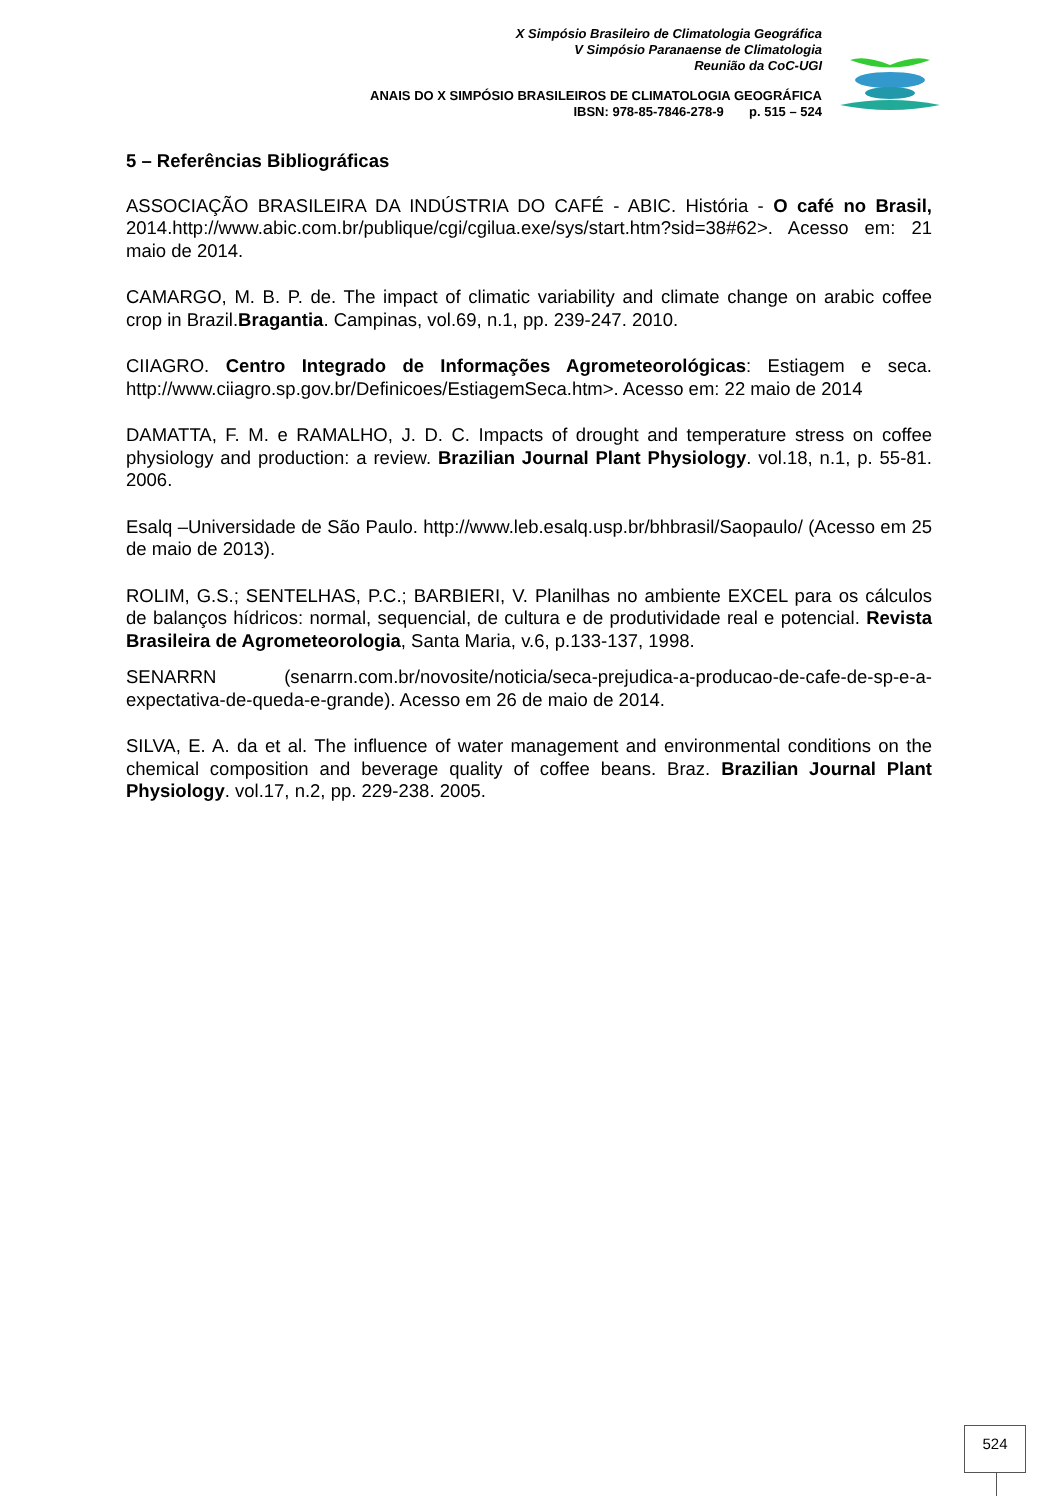X Simpósio Brasileiro de Climatologia Geográfica
V Simpósio Paranaense de Climatologia
Reunião da CoC-UGI
ANAIS DO X SIMPÓSIO BRASILEIROS DE CLIMATOLOGIA GEOGRÁFICA
IBSN: 978-85-7846-278-9 p. 515 – 524
5 – Referências Bibliográficas
ASSOCIAÇÃO BRASILEIRA DA INDÚSTRIA DO CAFÉ - ABIC. História - O café no Brasil, 2014.http://www.abic.com.br/publique/cgi/cgilua.exe/sys/start.htm?sid=38#62>. Acesso em: 21 maio de 2014.
CAMARGO, M. B. P. de. The impact of climatic variability and climate change on arabic coffee crop in Brazil.Bragantia. Campinas, vol.69, n.1, pp. 239-247. 2010.
CIIAGRO. Centro Integrado de Informações Agrometeorológicas: Estiagem e seca. http://www.ciiagro.sp.gov.br/Definicoes/EstiagemSeca.htm>. Acesso em: 22 maio de 2014
DAMATTA, F. M. e RAMALHO, J. D. C. Impacts of drought and temperature stress on coffee physiology and production: a review. Brazilian Journal Plant Physiology. vol.18, n.1, p. 55-81. 2006.
Esalq –Universidade de São Paulo. http://www.leb.esalq.usp.br/bhbrasil/Saopaulo/ (Acesso em 25 de maio de 2013).
ROLIM, G.S.; SENTELHAS, P.C.; BARBIERI, V. Planilhas no ambiente EXCEL para os cálculos de balanços hídricos: normal, sequencial, de cultura e de produtividade real e potencial. Revista Brasileira de Agrometeorologia, Santa Maria, v.6, p.133-137, 1998.
SENARRN (senarrn.com.br/novosite/noticia/seca-prejudica-a-producao-de-cafe-de-sp-e-a-expectativa-de-queda-e-grande). Acesso em 26 de maio de 2014.
SILVA, E. A. da et al. The influence of water management and environmental conditions on the chemical composition and beverage quality of coffee beans. Braz. Brazilian Journal Plant Physiology. vol.17, n.2, pp. 229-238. 2005.
524